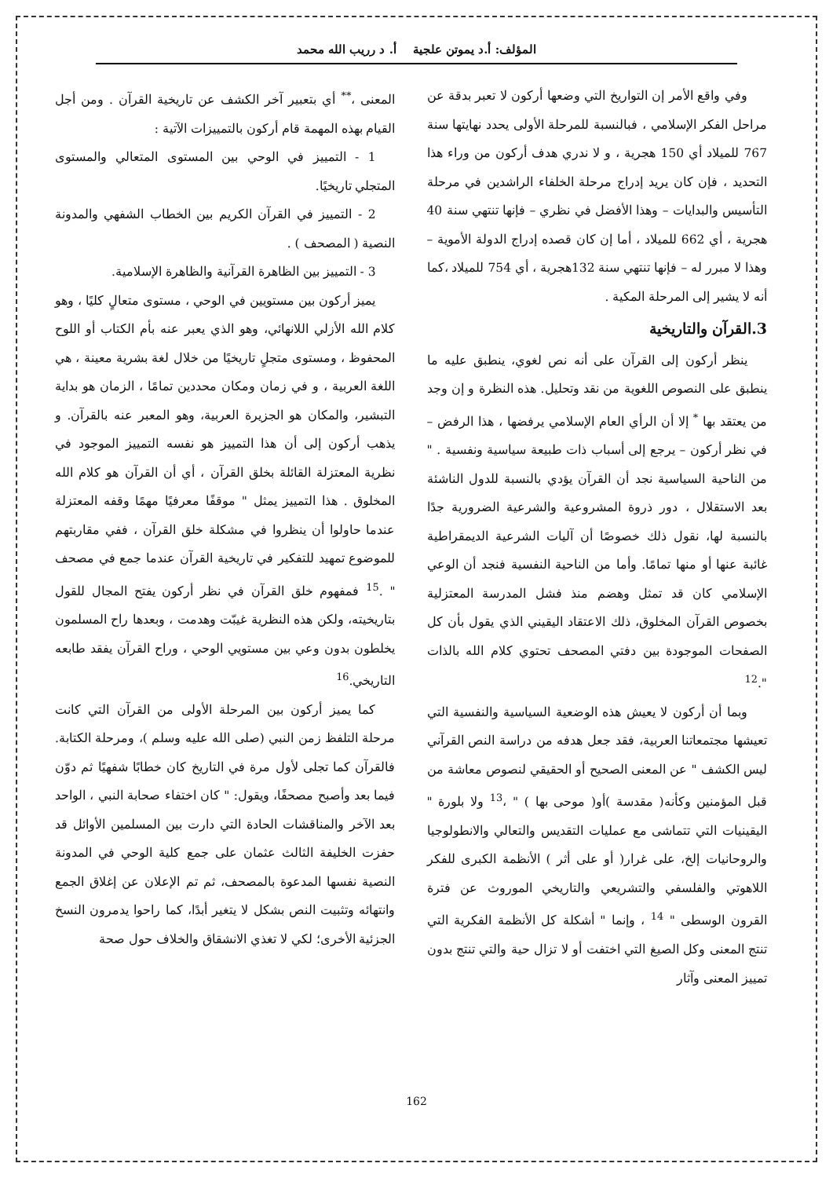المؤلف: أ.د يموتن علجية أ. د رريب الله محمد
وفي واقع الأمر إن التواريخ التي وضعها أركون لا تعبر بدقة عن مراحل الفكر الإسلامي ، فبالنسبة للمرحلة الأولى يحدد نهايتها سنة 767 للميلاد أي 150 هجرية ، و لا ندري هدف أركون من وراء هذا التحديد ، فإن كان يريد إدراج مرحلة الخلفاء الراشدين في مرحلة التأسيس والبدايات – وهذا الأفضل في نظري – فإنها تنتهي سنة 40 هجرية ، أي 662 للميلاد ، أما إن كان قصده إدراج الدولة الأموية – وهذا لا مبرر له – فإنها تنتهي سنة 132هجرية ، أي 754 للميلاد ،كما أنه لا يشير إلى المرحلة المكية .
3.القرآن والتاريخية
ينظر أركون إلى القرآن على أنه نص لغوي، ينطبق عليه ما ينطبق على النصوص اللغوية من نقد وتحليل. هذه النظرة و إن وجد من يعتقد بها <sup>*</sup> إلا أن الرأي العام الإسلامي يرفضها ، هذا الرفض – في نظر أركون – يرجع إلى أسباب ذات طبيعة سياسية ونفسية . " من الناحية السياسية نجد أن القرآن يؤدي بالنسبة للدول الناشئة بعد الاستقلال ، دور ذروة المشروعية والشرعية الضرورية جدًا بالنسبة لها، نقول ذلك خصوصًا أن آليات الشرعية الديمقراطية غائبة عنها أو منها تمامًا. وأما من الناحية النفسية فنجد أن الوعي الإسلامي كان قد تمثل وهضم منذ فشل المدرسة المعتزلية بخصوص القرآن المخلوق، ذلك الاعتقاد اليقيني الذي يقول بأن كل الصفحات الموجودة بين دفتي المصحف تحتوي كلام الله بالذات ".<sup>12</sup>
وبما أن أركون لا يعيش هذه الوضعية السياسية والنفسية التي تعيشها مجتمعاتنا العربية، فقد جعل هدفه من دراسة النص القرآني ليس الكشف " عن المعنى الصحيح أو الحقيقي لنصوص معاشة من قبل المؤمنين وكأنه( مقدسة )أو( موحى بها ) " ،<sup>13</sup> ولا بلورة " اليقينيات التي تتماشى مع عمليات التقديس والتعالي والانطولوجيا والروحانيات إلخ، على غرار( أو على أثر ) الأنظمة الكبرى للفكر اللاهوتي والفلسفي والتشريعي والتاريخي الموروث عن فترة القرون الوسطى " <sup>14</sup> ، وإنما " أشكلة كل الأنظمة الفكرية التي تنتج المعنى وكل الصيغ التي اختفت أو لا تزال حية والتي تنتج بدون تمييز المعنى وآثار
المعنى ،<sup>**</sup> أي بتعبير آخر الكشف عن تاريخية القرآن . ومن أجل القيام بهذه المهمة قام أركون بالتمييزات الآتية :
1 - التمييز في الوحي بين المستوى المتعالي والمستوى المتجلي تاريخيًا.
2 - التمييز في القرآن الكريم بين الخطاب الشفهي والمدونة النصية ( المصحف ) .
3 - التمييز بين الظاهرة القرآنية والظاهرة الإسلامية.
يميز أركون بين مستويين في الوحي ، مستوى متعالٍ كليًا ، وهو كلام الله الأزلي اللانهائي، وهو الذي يعبر عنه بأم الكتاب أو اللوح المحفوظ ، ومستوى متجلٍ تاريخيًا من خلال لغة بشرية معينة ، هي اللغة العربية ، و في زمان ومكان محددين تمامًا ، الزمان هو بداية التبشير، والمكان هو الجزيرة العربية، وهو المعبر عنه بالقرآن. و يذهب أركون إلى أن هذا التمييز هو نفسه التمييز الموجود في نظرية المعتزلة القائلة بخلق القرآن ، أي أن القرآن هو كلام الله المخلوق . هذا التمييز يمثل " موقفًا معرفيًا مهمًا وقفه المعتزلة عندما حاولوا أن ينظروا في مشكلة خلق القرآن ، ففي مقاربتهم للموضوع تمهيد للتفكير في تاريخية القرآن عندما جمع في مصحف " .<sup>15</sup> فمفهوم خلق القرآن في نظر أركون يفتح المجال للقول بتاريخيته، ولكن هذه النظرية غيبّت وهدمت ، وبعدها راح المسلمون يخلطون بدون وعي بين مستويي الوحي ، وراح القرآن يفقد طابعه التاريخي.<sup>16</sup>
كما يميز أركون بين المرحلة الأولى من القرآن التي كانت مرحلة التلفظ زمن النبي (صلى الله عليه وسلم )، ومرحلة الكتابة. فالقرآن كما تجلى لأول مرة في التاريخ كان خطابًا شفهيًا ثم دوّن فيما بعد وأصبح مصحفًا، ويقول: " كان اختفاء صحابة النبي ، الواحد بعد الآخر والمناقشات الحادة التي دارت بين المسلمين الأوائل قد حفزت الخليفة الثالث عثمان على جمع كلية الوحي في المدونة النصية نفسها المدعوة بالمصحف، ثم تم الإعلان عن إغلاق الجمع وانتهائه وتثبيت النص بشكل لا يتغير أبدًا، كما راحوا يدمرون النسخ الجزئية الأخرى؛ لكي لا تغذي الانشقاق والخلاف حول صحة
162